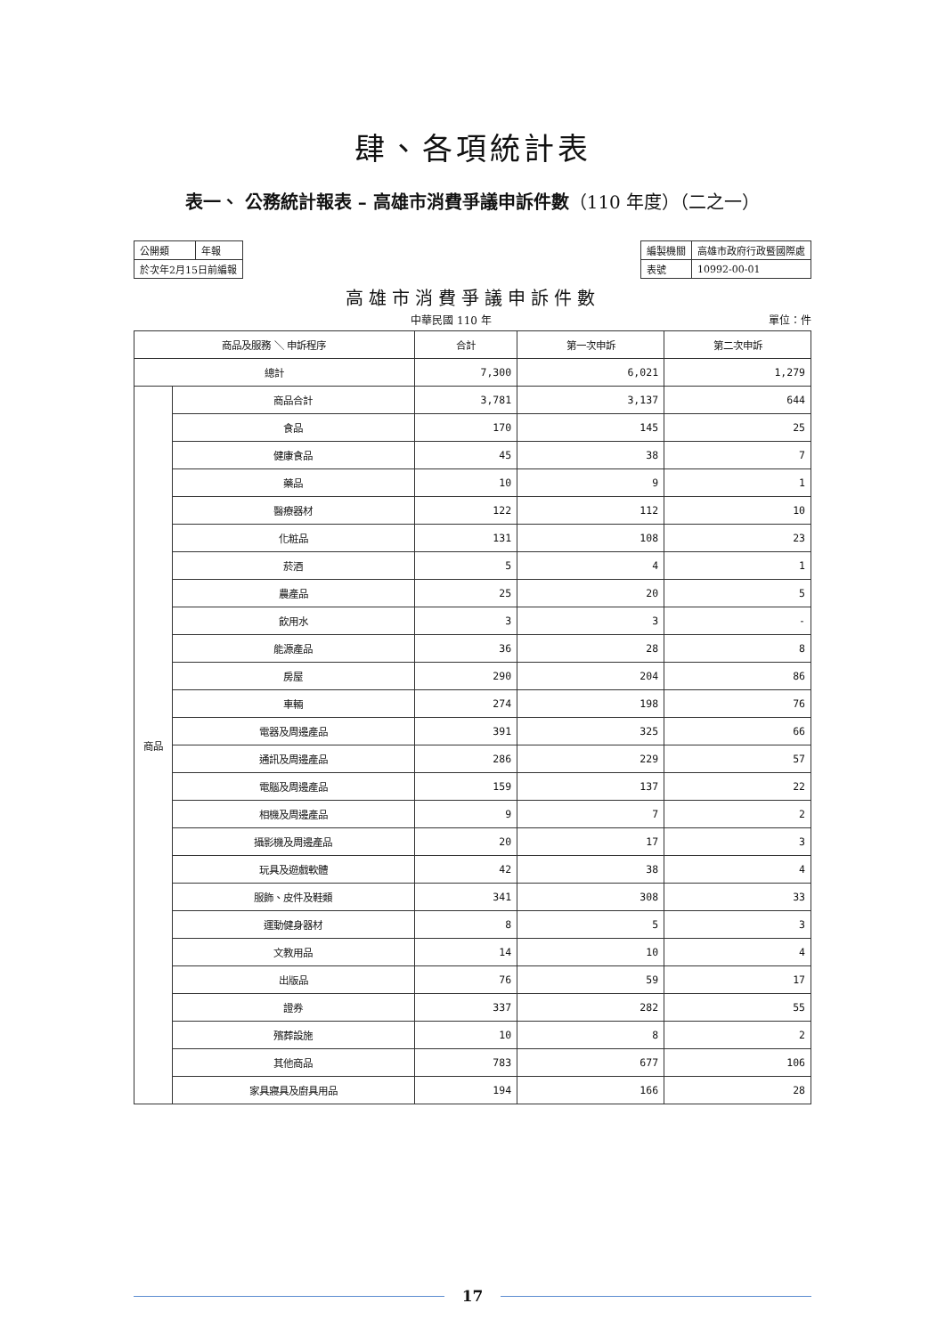肆、各項統計表
表一、 公務統計報表 – 高雄市消費爭議申訴件數（110 年度）（二之一）
| 公開類 | 年報 |
| 於次年2月15日前編報 | |
| 編製機關 | 高雄市政府行政暨國際處 |
| 表號 | 10992-00-01 |
高雄市消費爭議申訴件數
中華民國 110 年 單位：件
| 商品及服務 ＼ 申訴程序 | | 合計 | 第一次申訴 | 第二次申訴 |
| --- | --- | --- | --- | --- |
| 總計 | | 7,300 | 6,021 | 1,279 |
| 商品 | 商品合計 | 3,781 | 3,137 | 644 |
| | 食品 | 170 | 145 | 25 |
| | 健康食品 | 45 | 38 | 7 |
| | 藥品 | 10 | 9 | 1 |
| | 醫療器材 | 122 | 112 | 10 |
| | 化粧品 | 131 | 108 | 23 |
| | 菸酒 | 5 | 4 | 1 |
| | 農產品 | 25 | 20 | 5 |
| | 飲用水 | 3 | 3 | - |
| | 能源產品 | 36 | 28 | 8 |
| | 房屋 | 290 | 204 | 86 |
| | 車輛 | 274 | 198 | 76 |
| | 電器及周邊產品 | 391 | 325 | 66 |
| | 通訊及周邊產品 | 286 | 229 | 57 |
| | 電腦及周邊產品 | 159 | 137 | 22 |
| | 相機及周邊產品 | 9 | 7 | 2 |
| | 攝影機及周邊產品 | 20 | 17 | 3 |
| | 玩具及遊戲軟體 | 42 | 38 | 4 |
| | 服飾、皮件及鞋類 | 341 | 308 | 33 |
| | 運動健身器材 | 8 | 5 | 3 |
| | 文教用品 | 14 | 10 | 4 |
| | 出版品 | 76 | 59 | 17 |
| | 證券 | 337 | 282 | 55 |
| | 殯葬設施 | 10 | 8 | 2 |
| | 其他商品 | 783 | 677 | 106 |
| | 家具寢具及廚具用品 | 194 | 166 | 28 |
17